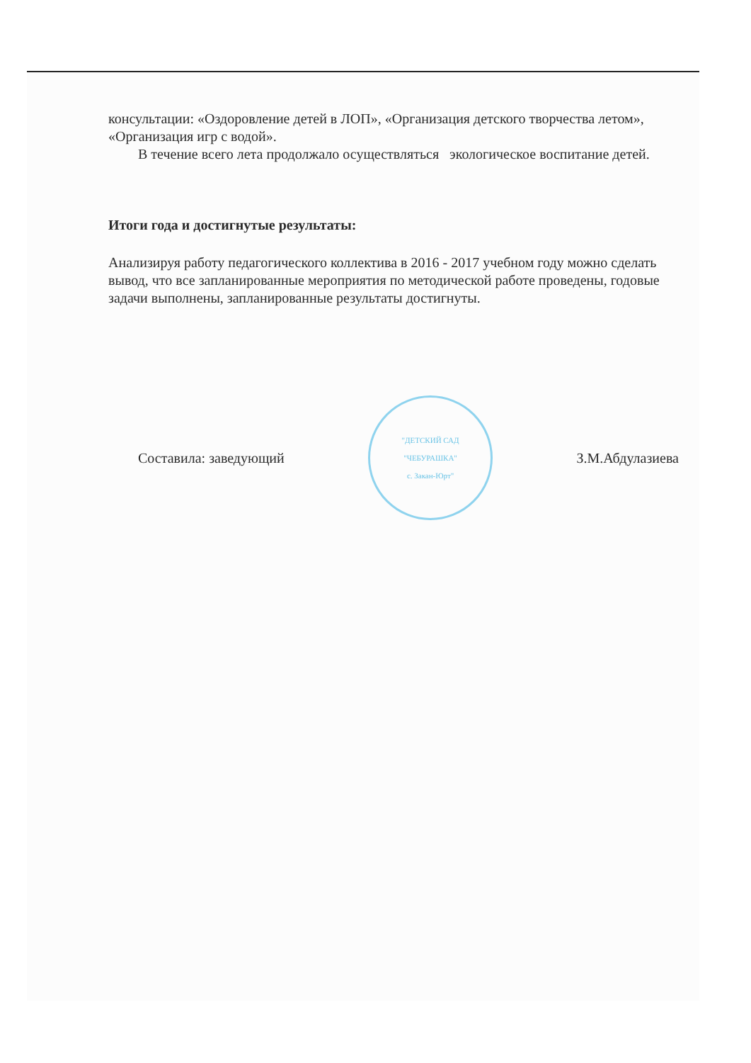консультации: «Оздоровление детей в ЛОП», «Организация детского творчества летом», «Организация игр с водой».
В течение всего лета продолжало осуществляться экологическое воспитание детей.
Итоги года и достигнутые результаты:
Анализируя работу педагогического коллектива в 2016 - 2017 учебном году можно сделать вывод, что все запланированные мероприятия по методической работе проведены, годовые задачи выполнены, запланированные результаты достигнуты.
Составила: заведующий
"ДЕТСКИЙ САД
"ЧЕБУРАШКА"
с. Закан-Юрт"
З.М.Абдулазиева